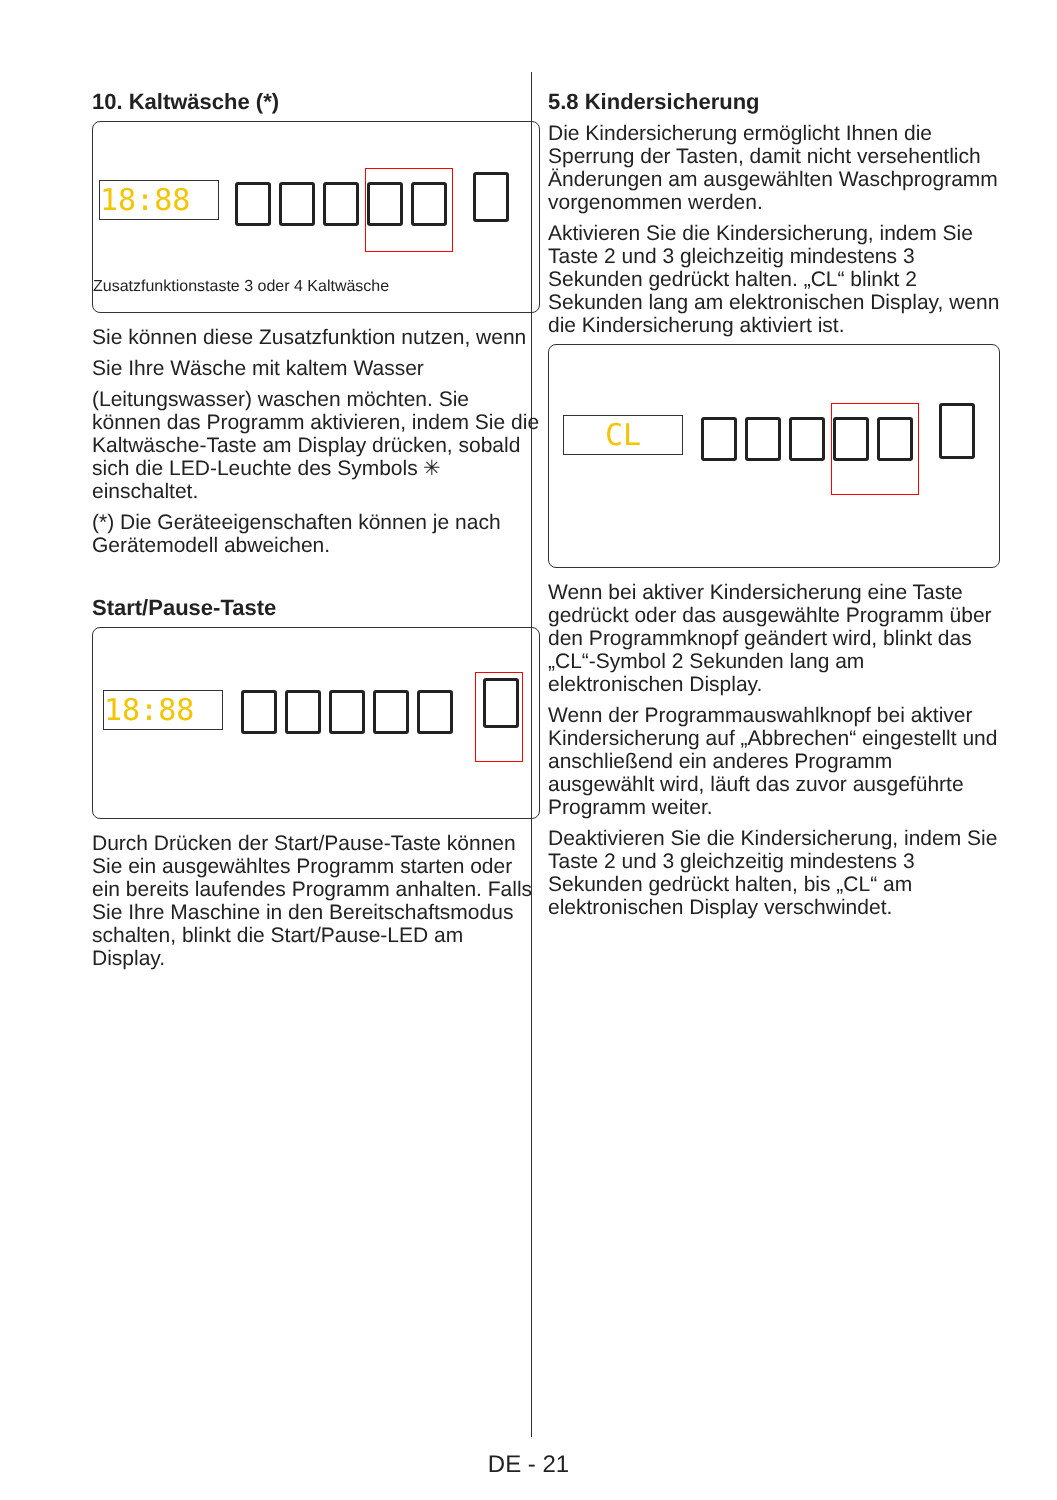10. Kaltwäsche (*)
18:88
Zusatzfunktionstaste 3 oder 4 Kaltwäsche
Sie können diese Zusatzfunktion nutzen, wenn
Sie Ihre Wäsche mit kaltem Wasser
(Leitungswasser) waschen möchten. Sie können das Programm aktivieren, indem Sie die Kaltwäsche-Taste am Display drücken, sobald sich die LED-Leuchte des Symbols ✳ einschaltet.
(*) Die Geräteeigenschaften können je nach Gerätemodell abweichen.
Start/Pause-Taste
18:88
Durch Drücken der Start/Pause-Taste können Sie ein ausgewähltes Programm starten oder ein bereits laufendes Programm anhalten. Falls Sie Ihre Maschine in den Bereitschaftsmodus schalten, blinkt die Start/Pause-LED am Display.
5.8 Kindersicherung
Die Kindersicherung ermöglicht Ihnen die Sperrung der Tasten, damit nicht versehentlich Änderungen am ausgewählten Waschprogramm vorgenommen werden.
Aktivieren Sie die Kindersicherung, indem Sie Taste 2 und 3 gleichzeitig mindestens 3 Sekunden gedrückt halten. „CL“ blinkt 2 Sekunden lang am elektronischen Display, wenn die Kindersicherung aktiviert ist.
CL
Wenn bei aktiver Kindersicherung eine Taste gedrückt oder das ausgewählte Programm über den Programmknopf geändert wird, blinkt das „CL“-Symbol 2 Sekunden lang am elektronischen Display.
Wenn der Programmauswahlknopf bei aktiver Kindersicherung auf „Abbrechen“ eingestellt und anschließend ein anderes Programm ausgewählt wird, läuft das zuvor ausgeführte Programm weiter.
Deaktivieren Sie die Kindersicherung, indem Sie Taste 2 und 3 gleichzeitig mindestens 3 Sekunden gedrückt halten, bis „CL“ am elektronischen Display verschwindet.
DE - 21